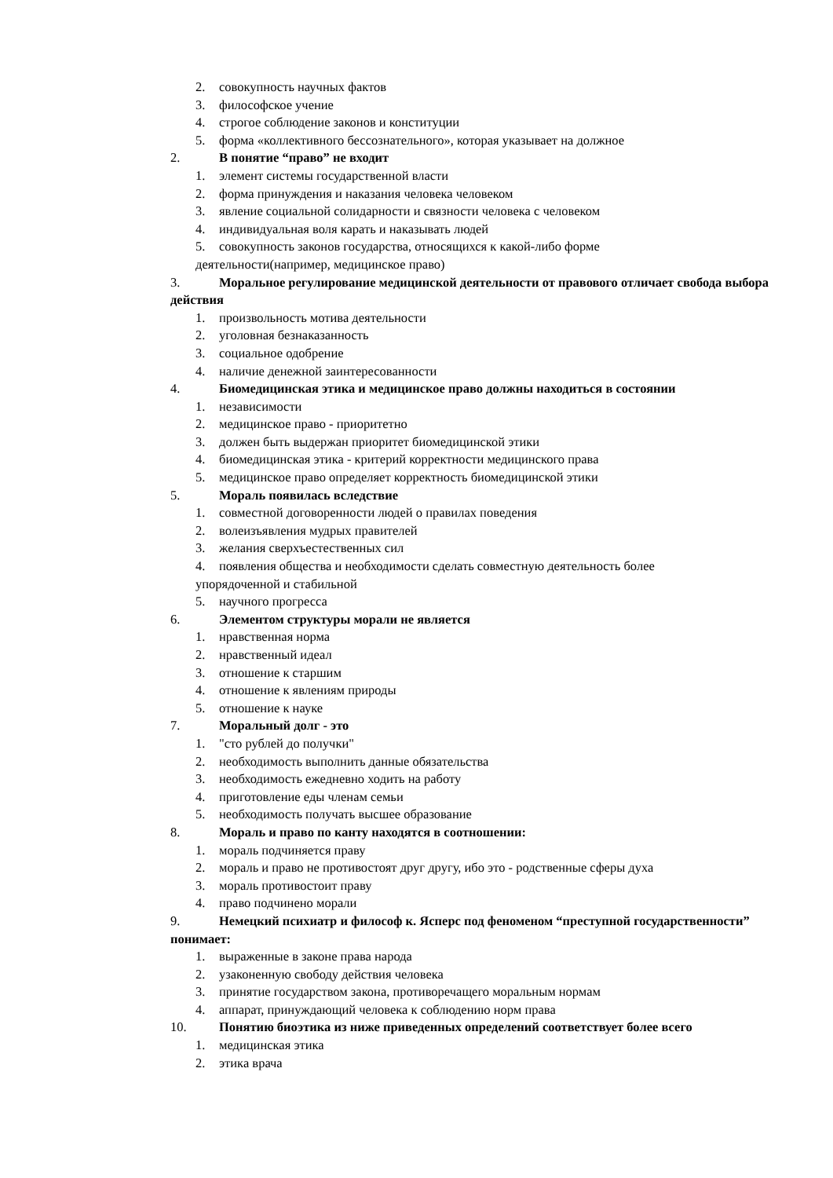2. совокупность научных фактов
3. философское учение
4. строгое соблюдение законов и конституции
5. форма «коллективного бессознательного», которая указывает на должное
2. В понятие “право” не входит
1. элемент системы государственной власти
2. форма принуждения и наказания человека человеком
3. явление социальной солидарности и связности человека с человеком
4. индивидуальная воля карать и наказывать людей
5. совокупность законов государства, относящихся к какой-либо форме
деятельности(например, медицинское право)
3. Моральное регулирование медицинской деятельности от правового отличает свобода выбора действия
1. произвольность мотива деятельности
2. уголовная безнаказанность
3. социальное одобрение
4. наличие денежной заинтересованности
4. Биомедицинская этика и медицинское право должны находиться в состоянии
1. независимости
2. медицинское право - приоритетно
3. должен быть выдержан приоритет биомедицинской этики
4. биомедицинская этика - критерий корректности медицинского права
5. медицинское право определяет корректность биомедицинской этики
5. Мораль появилась вследствие
1. совместной договоренности людей о правилах поведения
2. волеизъявления мудрых правителей
3. желания сверхъестественных сил
4. появления общества и необходимости сделать совместную деятельность более
упорядоченной и стабильной
5. научного прогресса
6. Элементом структуры морали не является
1. нравственная норма
2. нравственный идеал
3. отношение к старшим
4. отношение к явлениям природы
5. отношение к науке
7. Моральный долг - это
1. "сто рублей до получки"
2. необходимость выполнить данные обязательства
3. необходимость ежедневно ходить на работу
4. приготовление еды членам семьи
5. необходимость получать высшее образование
8. Мораль и право по канту находятся в соотношении:
1. мораль подчиняется праву
2. мораль и право не противостоят друг другу, ибо это - родственные сферы духа
3. мораль противостоит праву
4. право подчинено морали
9. Немецкий психиатр и философ к. Ясперс под феноменом “преступной государственности” понимает:
1. выраженные в законе права народа
2. узаконенную свободу действия человека
3. принятие государством закона, противоречащего моральным нормам
4. аппарат, принуждающий человека к соблюдению норм права
10. Понятию биоэтика из ниже приведенных определений соответствует более всего
1. медицинская этика
2. этика врача